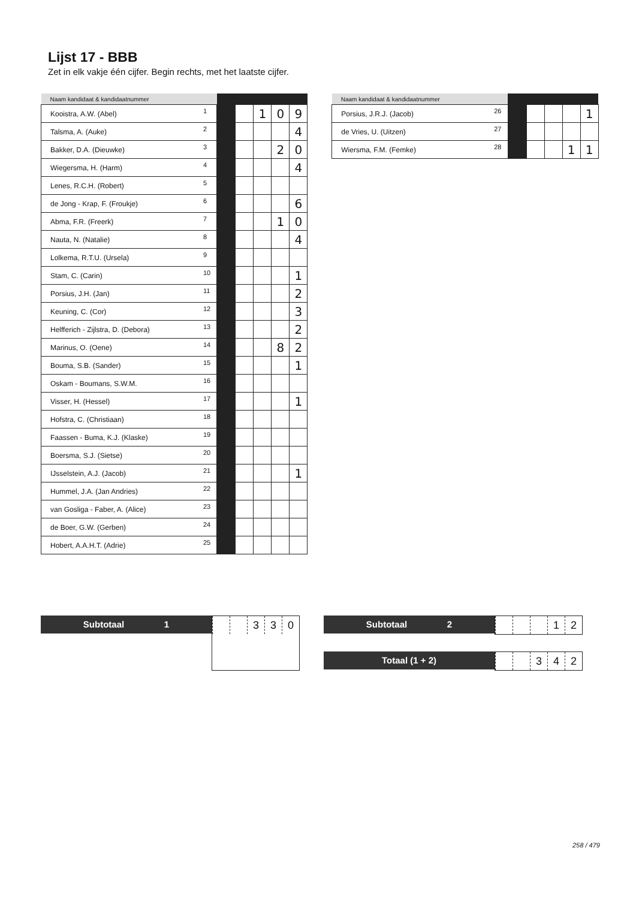Lijst 17 - BBB
Zet in elk vakje één cijfer. Begin rechts, met het laatste cijfer.
| Naam kandidaat & kandidaatnummer | | | | | | |
| --- | --- | --- | --- | --- | --- | --- |
| Kooistra, A.W. (Abel) | 1 | | | 1 | 0 | 9 |
| Talsma, A. (Auke) | 2 | | | | | 4 |
| Bakker, D.A. (Dieuwke) | 3 | | | | 2 | 0 |
| Wiegersma, H. (Harm) | 4 | | | | | 4 |
| Lenes, R.C.H. (Robert) | 5 | | | | | |
| de Jong - Krap, F. (Froukje) | 6 | | | | | 6 |
| Abma, F.R. (Freerk) | 7 | | | | 1 | 0 |
| Nauta, N. (Natalie) | 8 | | | | | 4 |
| Lolkema, R.T.U. (Ursela) | 9 | | | | | |
| Stam, C. (Carin) | 10 | | | | | 1 |
| Porsius, J.H. (Jan) | 11 | | | | | 2 |
| Keuning, C. (Cor) | 12 | | | | | 3 |
| Helfferich - Zijlstra, D. (Debora) | 13 | | | | | 2 |
| Marinus, O. (Oene) | 14 | | | | 8 | 2 |
| Bouma, S.B. (Sander) | 15 | | | | | 1 |
| Oskam - Boumans, S.W.M. | 16 | | | | | |
| Visser, H. (Hessel) | 17 | | | | | 1 |
| Hofstra, C. (Christiaan) | 18 | | | | | |
| Faassen - Buma, K.J. (Klaske) | 19 | | | | | |
| Boersma, S.J. (Sietse) | 20 | | | | | |
| IJsselstein, A.J. (Jacob) | 21 | | | | | 1 |
| Hummel, J.A. (Jan Andries) | 22 | | | | | |
| van Gosliga - Faber, A. (Alice) | 23 | | | | | |
| de Boer, G.W. (Gerben) | 24 | | | | | |
| Hobert, A.A.H.T. (Adrie) | 25 | | | | | |
| Naam kandidaat & kandidaatnummer | | | | | | |
| --- | --- | --- | --- | --- | --- | --- |
| Porsius, J.R.J. (Jacob) | 26 | | | | | 1 |
| de Vries, U. (Uitzen) | 27 | | | | | |
| Wiersma, F.M. (Femke) | 28 | | | | 1 | 1 |
Subtotaal 1
330
Subtotaal 2
12
Totaal (1 + 2)
342
258 / 479